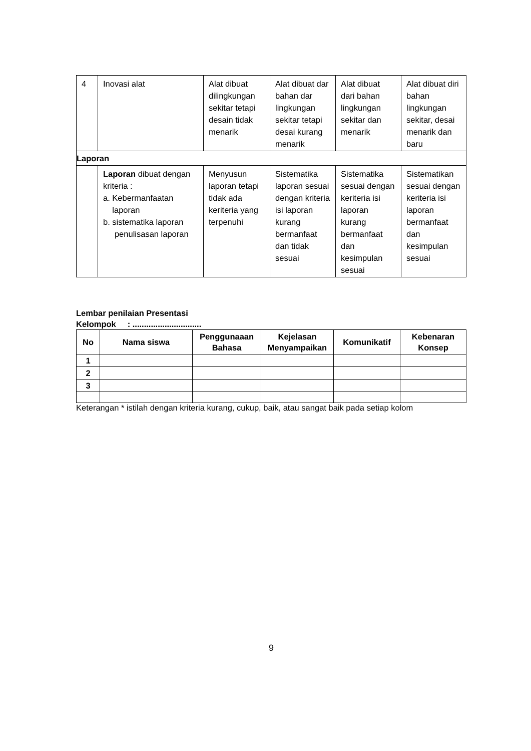| 4 | Inovasi alat | Alat dibuat dilingkungan sekitar tetapi desain tidak menarik | Alat dibuat dar bahan dar lingkungan sekitar tetapi desai kurang menarik | Alat dibuat dari bahan lingkungan sekitar dan menarik | Alat dibuat diri bahan lingkungan sekitar, desai menarik dan baru |
| Laporan | | | | | |
| | Laporan dibuat dengan kriteria : a. Kebermanfaatan laporan b. sistematika laporan penulisasan laporan | Menyusun laporan tetapi tidak ada keriteria yang terpenuhi | Sistematika laporan sesuai dengan kriteria isi laporan kurang bermanfaat dan tidak sesuai | Sistematika sesuai dengan keriteria isi laporan kurang bermanfaat dan kesimpulan sesuai | Sistematikan sesuai dengan keriteria isi laporan bermanfaat dan kesimpulan sesuai |
Lembar penilaian Presentasi
Kelompok : ..............................
| No | Nama siswa | Penggunaaan Bahasa | Kejelasan Menyampaikan | Komunikatif | Kebenaran Konsep |
| --- | --- | --- | --- | --- | --- |
| 1 | | | | | |
| 2 | | | | | |
| 3 | | | | | |
Keterangan * istilah dengan kriteria kurang, cukup, baik, atau sangat baik pada setiap kolom
9